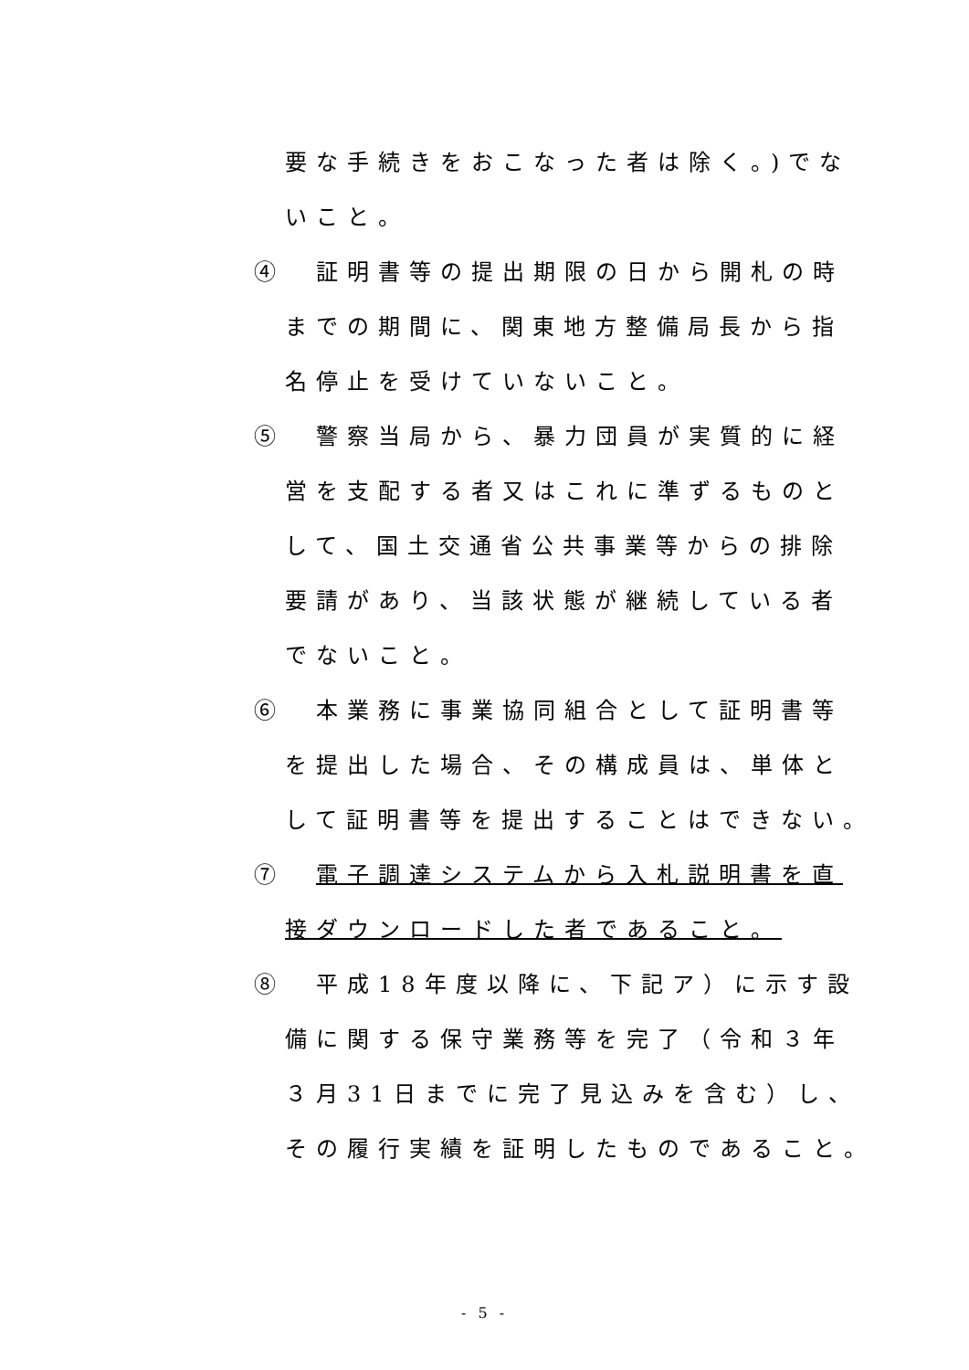要な手続きをおこなった者は除く。)でな
いこと。
④　証明書等の提出期限の日から開札の時
までの期間に、関東地方整備局長から指
名停止を受けていないこと。
⑤　警察当局から、暴力団員が実質的に経
営を支配する者又はこれに準ずるものと
して、国土交通省公共事業等からの排除
要請があり、当該状態が継続している者
でないこと。
⑥　本業務に事業協同組合として証明書等
を提出した場合、その構成員は、単体と
して証明書等を提出することはできない。
⑦　電子調達システムから入札説明書を直
接ダウンロードした者であること。
⑧　平成18年度以降に、下記ア）に示す設
備に関する保守業務等を完了（令和３年
３月31日までに完了見込みを含む）し、
その履行実績を証明したものであること。
- 5 -